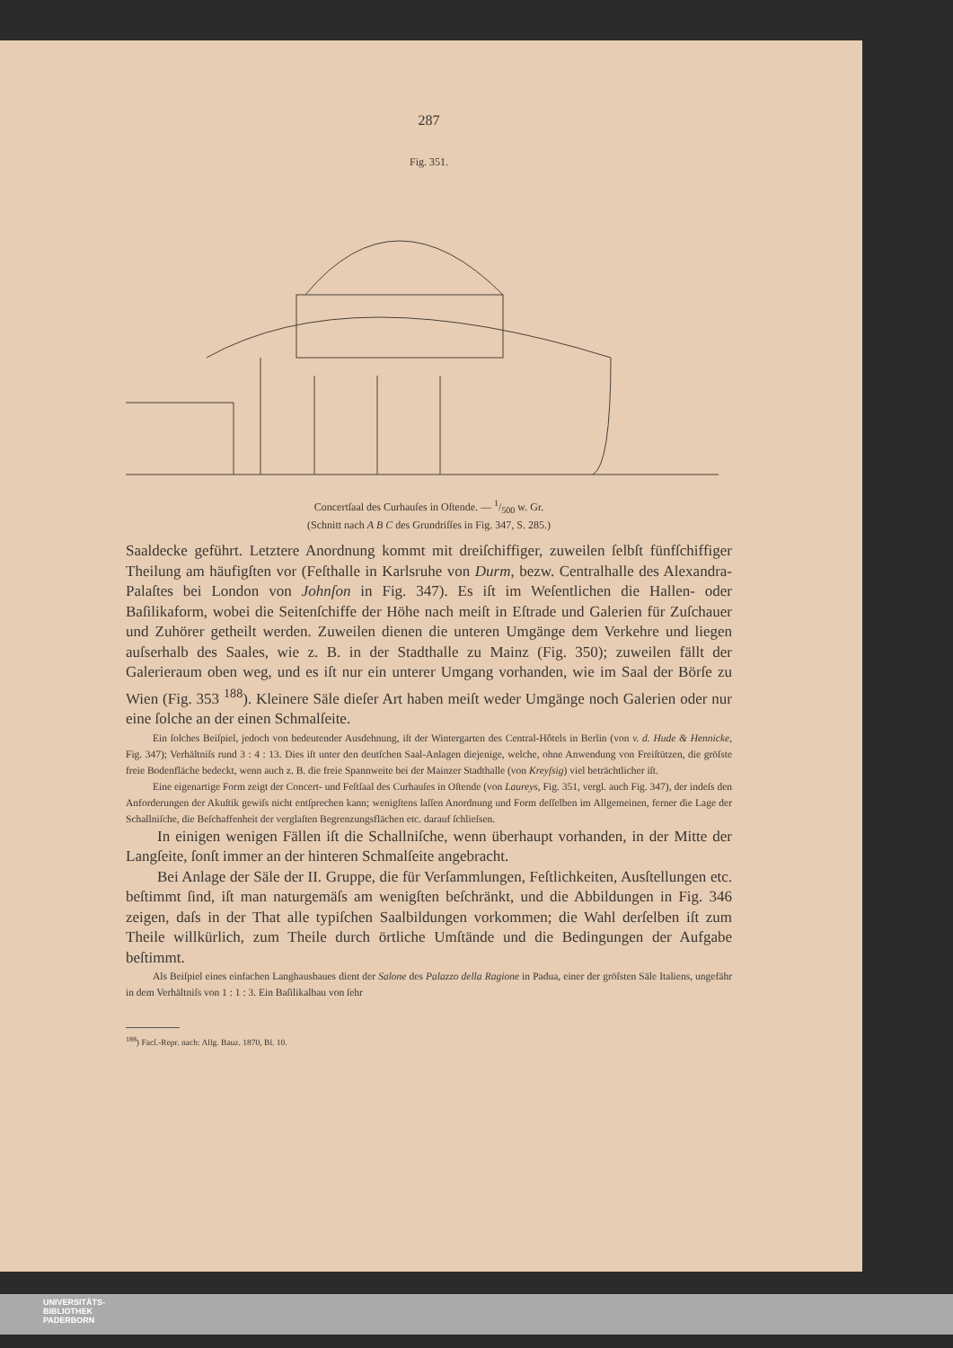287
Fig. 351.
Concertſaal des Curhauſes in Oſtende. — 1/500 w. Gr.
(Schnitt nach A B C des Grundriſſes in Fig. 347, S. 285.)
Saaldecke geführt. Letztere Anordnung kommt mit dreiſchiffiger, zuweilen ſelbſt fünfſchiffiger Theilung am häufigſten vor (Feſthalle in Karlsruhe von Durm, bezw. Centralhalle des Alexandra-Palaſtes bei London von Johnſon in Fig. 347). Es iſt im Weſentlichen die Hallen- oder Baſilikaform, wobei die Seitenſchiffe der Höhe nach meiſt in Eſtrade und Galerien für Zuſchauer und Zuhörer getheilt werden. Zuweilen dienen die unteren Umgänge dem Verkehre und liegen auſserhalb des Saales, wie z. B. in der Stadthalle zu Mainz (Fig. 350); zuweilen fällt der Galerieraum oben weg, und es iſt nur ein unterer Umgang vorhanden, wie im Saal der Börſe zu Wien (Fig. 353 <sup>188</sup>). Kleinere Säle dieſer Art haben meiſt weder Umgänge noch Galerien oder nur eine ſolche an der einen Schmalſeite.
Ein ſolches Beiſpiel, jedoch von bedeutender Ausdehnung, iſt der Wintergarten des Central-Hôtels in Berlin (von v. d. Hude & Hennicke, Fig. 347); Verhältniſs rund 3 : 4 : 13. Dies iſt unter den deutſchen Saal-Anlagen diejenige, welche, ohne Anwendung von Freiſtützen, die gröſste freie Bodenfläche bedeckt, wenn auch z. B. die freie Spannweite bei der Mainzer Stadthalle (von Kreyſsig) viel beträchtlicher iſt.
Eine eigenartige Form zeigt der Concert- und Feſtſaal des Curhauſes in Oſtende (von Laureys, Fig. 351, vergl. auch Fig. 347), der indeſs den Anforderungen der Akuſtik gewiſs nicht entſprechen kann; wenigſtens laſſen Anordnung und Form deſſelben im Allgemeinen, ferner die Lage der Schallniſche, die Beſchaffenheit der verglaſten Begrenzungsflächen etc. darauf ſchlieſsen.
In einigen wenigen Fällen iſt die Schallniſche, wenn überhaupt vorhanden, in der Mitte der Langſeite, ſonſt immer an der hinteren Schmalſeite angebracht.
Bei Anlage der Säle der II. Gruppe, die für Verſammlungen, Feſtlichkeiten, Ausſtellungen etc. beſtimmt ſind, iſt man naturgemäſs am wenigſten beſchränkt, und die Abbildungen in Fig. 346 zeigen, daſs in der That alle typiſchen Saalbildungen vorkommen; die Wahl derſelben iſt zum Theile willkürlich, zum Theile durch örtliche Umſtände und die Bedingungen der Aufgabe beſtimmt.
Als Beiſpiel eines einfachen Langhausbaues dient der Salone des Palazzo della Ragione in Padua, einer der gröſsten Säle Italiens, ungefähr in dem Verhältniſs von 1 : 1 : 3. Ein Baſilikalbau von ſehr
<sup>188</sup>) Facſ.-Repr. nach: Allg. Bauz. 1870, Bl. 10.
UNIVERSITÄTS-
BIBLIOTHEK
PADERBORN